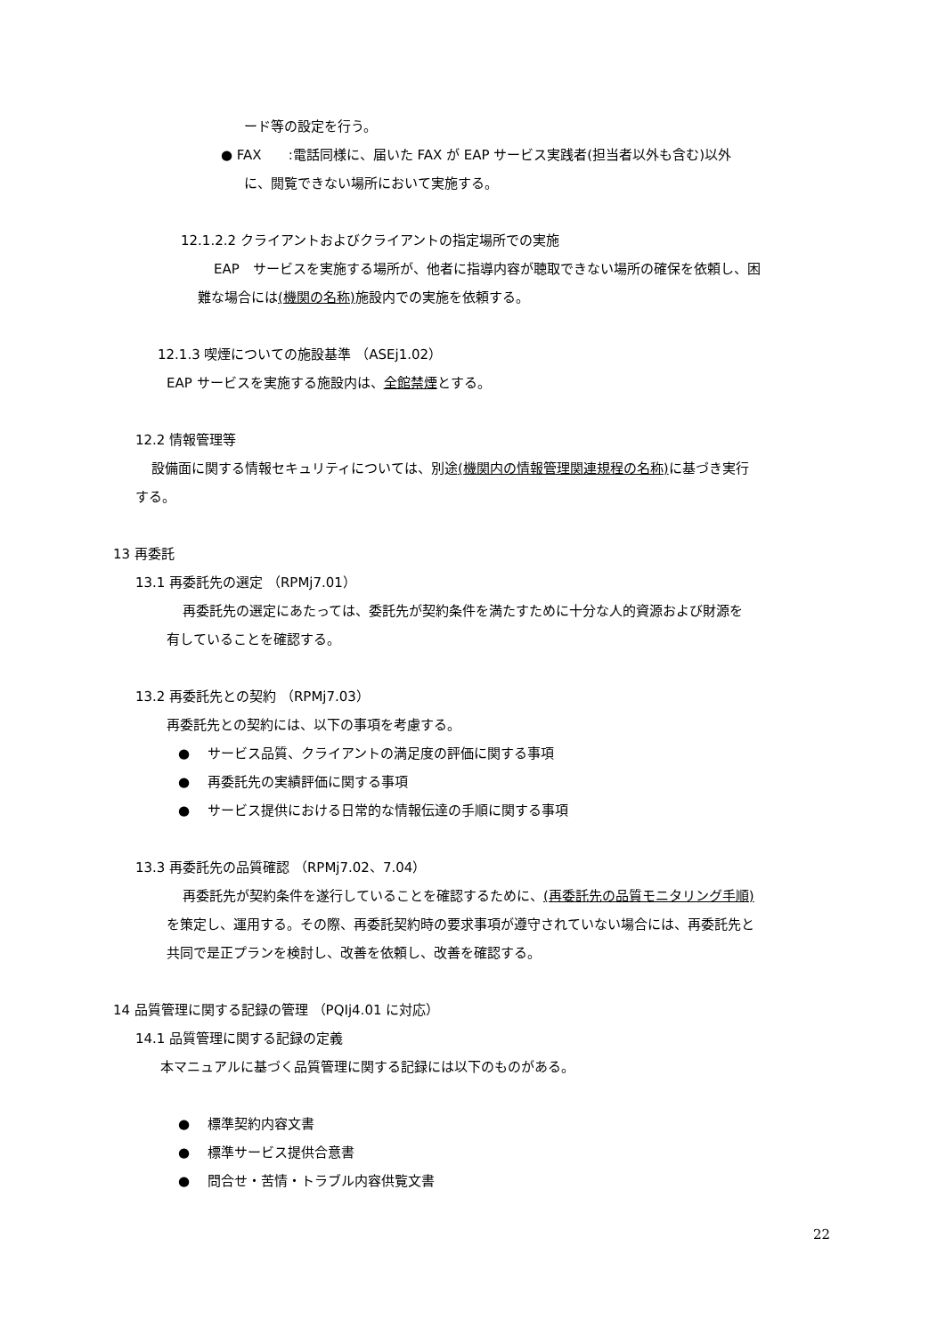ード等の設定を行う。
● FAX　　:電話同様に、届いた FAX が EAP サービス実践者(担当者以外も含む)以外
に、閲覧できない場所において実施する。
12.1.2.2 クライアントおよびクライアントの指定場所での実施
EAP　サービスを実施する場所が、他者に指導内容が聴取できない場所の確保を依頼し、困
難な場合には(機関の名称) 施設内での実施を依頼する。
12.1.3 喫煙についての施設基準 （ASEj1.02）
EAP サービスを実施する施設内は、全館禁煙とする。
12.2 情報管理等
設備面に関する情報セキュリティについては、別途(機関内の情報管理関連規程の名称) に基づき実行
する。
13 再委託
13.1 再委託先の選定 （RPMj7.01）
再委託先の選定にあたっては、委託先が契約条件を満たすために十分な人的資源および財源を
有していることを確認する。
13.2 再委託先との契約 （RPMj7.03）
再委託先との契約には、以下の事項を考慮する。
●　 サービス品質、クライアントの満足度の評価に関する事項
●　 再委託先の実績評価に関する事項
●　 サービス提供における日常的な情報伝達の手順に関する事項
13.3 再委託先の品質確認 （RPMj7.02、7.04）
再委託先が契約条件を遂行していることを確認するために、(再委託先の品質モニタリング手順)
を策定し、運用する。その際、再委託契約時の要求事項が遵守されていない場合には、再委託先と
共同で是正プランを検討し、改善を依頼し、改善を確認する。
14 品質管理に関する記録の管理 （PQIj4.01 に対応）
14.1 品質管理に関する記録の定義
本マニュアルに基づく品質管理に関する記録には以下のものがある。
●　 標準契約内容文書
●　 標準サービス提供合意書
●　 問合せ・苦情・トラブル内容供覧文書
22